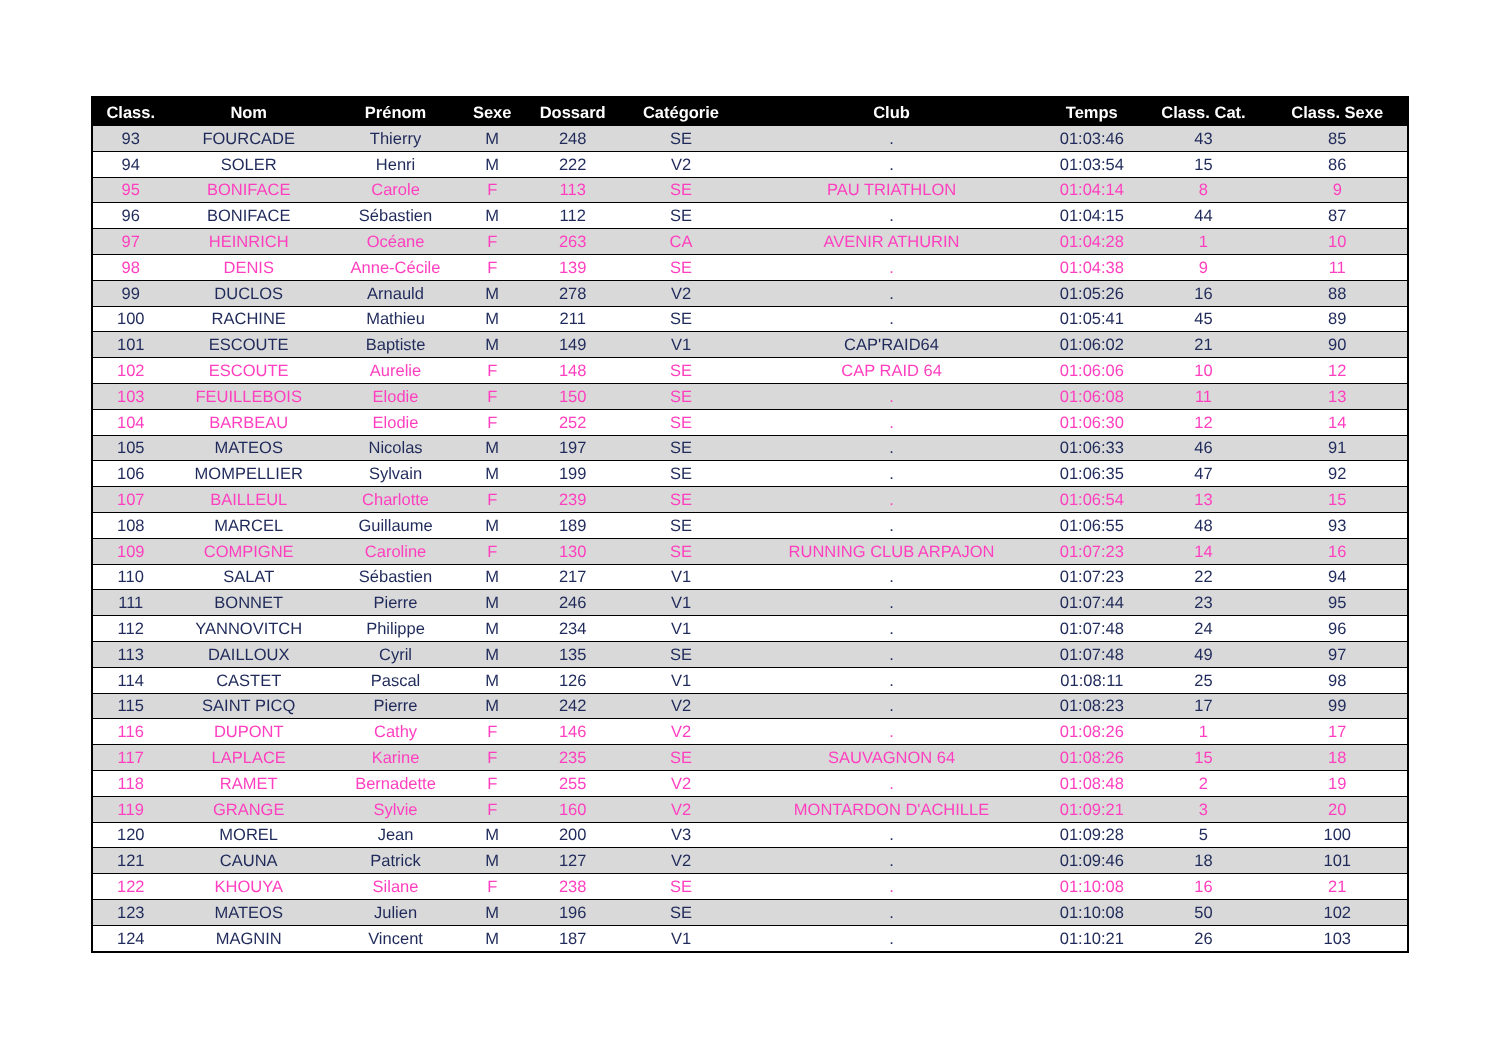| Class. | Nom | Prénom | Sexe | Dossard | Catégorie | Club | Temps | Class. Cat. | Class. Sexe |
| --- | --- | --- | --- | --- | --- | --- | --- | --- | --- |
| 93 | FOURCADE | Thierry | M | 248 | SE | . | 01:03:46 | 43 | 85 |
| 94 | SOLER | Henri | M | 222 | V2 | . | 01:03:54 | 15 | 86 |
| 95 | BONIFACE | Carole | F | 113 | SE | PAU TRIATHLON | 01:04:14 | 8 | 9 |
| 96 | BONIFACE | Sébastien | M | 112 | SE | . | 01:04:15 | 44 | 87 |
| 97 | HEINRICH | Océane | F | 263 | CA | AVENIR ATHURIN | 01:04:28 | 1 | 10 |
| 98 | DENIS | Anne-Cécile | F | 139 | SE | . | 01:04:38 | 9 | 11 |
| 99 | DUCLOS | Arnauld | M | 278 | V2 | . | 01:05:26 | 16 | 88 |
| 100 | RACHINE | Mathieu | M | 211 | SE | . | 01:05:41 | 45 | 89 |
| 101 | ESCOUTE | Baptiste | M | 149 | V1 | CAP'RAID64 | 01:06:02 | 21 | 90 |
| 102 | ESCOUTE | Aurelie | F | 148 | SE | CAP RAID 64 | 01:06:06 | 10 | 12 |
| 103 | FEUILLEBOIS | Elodie | F | 150 | SE | . | 01:06:08 | 11 | 13 |
| 104 | BARBEAU | Elodie | F | 252 | SE | . | 01:06:30 | 12 | 14 |
| 105 | MATEOS | Nicolas | M | 197 | SE | . | 01:06:33 | 46 | 91 |
| 106 | MOMPELLIER | Sylvain | M | 199 | SE | . | 01:06:35 | 47 | 92 |
| 107 | BAILLEUL | Charlotte | F | 239 | SE | . | 01:06:54 | 13 | 15 |
| 108 | MARCEL | Guillaume | M | 189 | SE | . | 01:06:55 | 48 | 93 |
| 109 | COMPIGNE | Caroline | F | 130 | SE | RUNNING CLUB ARPAJON | 01:07:23 | 14 | 16 |
| 110 | SALAT | Sébastien | M | 217 | V1 | . | 01:07:23 | 22 | 94 |
| 111 | BONNET | Pierre | M | 246 | V1 | . | 01:07:44 | 23 | 95 |
| 112 | YANNOVITCH | Philippe | M | 234 | V1 | . | 01:07:48 | 24 | 96 |
| 113 | DAILLOUX | Cyril | M | 135 | SE | . | 01:07:48 | 49 | 97 |
| 114 | CASTET | Pascal | M | 126 | V1 | . | 01:08:11 | 25 | 98 |
| 115 | SAINT PICQ | Pierre | M | 242 | V2 | . | 01:08:23 | 17 | 99 |
| 116 | DUPONT | Cathy | F | 146 | V2 | . | 01:08:26 | 1 | 17 |
| 117 | LAPLACE | Karine | F | 235 | SE | SAUVAGNON 64 | 01:08:26 | 15 | 18 |
| 118 | RAMET | Bernadette | F | 255 | V2 | . | 01:08:48 | 2 | 19 |
| 119 | GRANGE | Sylvie | F | 160 | V2 | MONTARDON D'ACHILLE | 01:09:21 | 3 | 20 |
| 120 | MOREL | Jean | M | 200 | V3 | . | 01:09:28 | 5 | 100 |
| 121 | CAUNA | Patrick | M | 127 | V2 | . | 01:09:46 | 18 | 101 |
| 122 | KHOUYA | Silane | F | 238 | SE | . | 01:10:08 | 16 | 21 |
| 123 | MATEOS | Julien | M | 196 | SE | . | 01:10:08 | 50 | 102 |
| 124 | MAGNIN | Vincent | M | 187 | V1 | . | 01:10:21 | 26 | 103 |